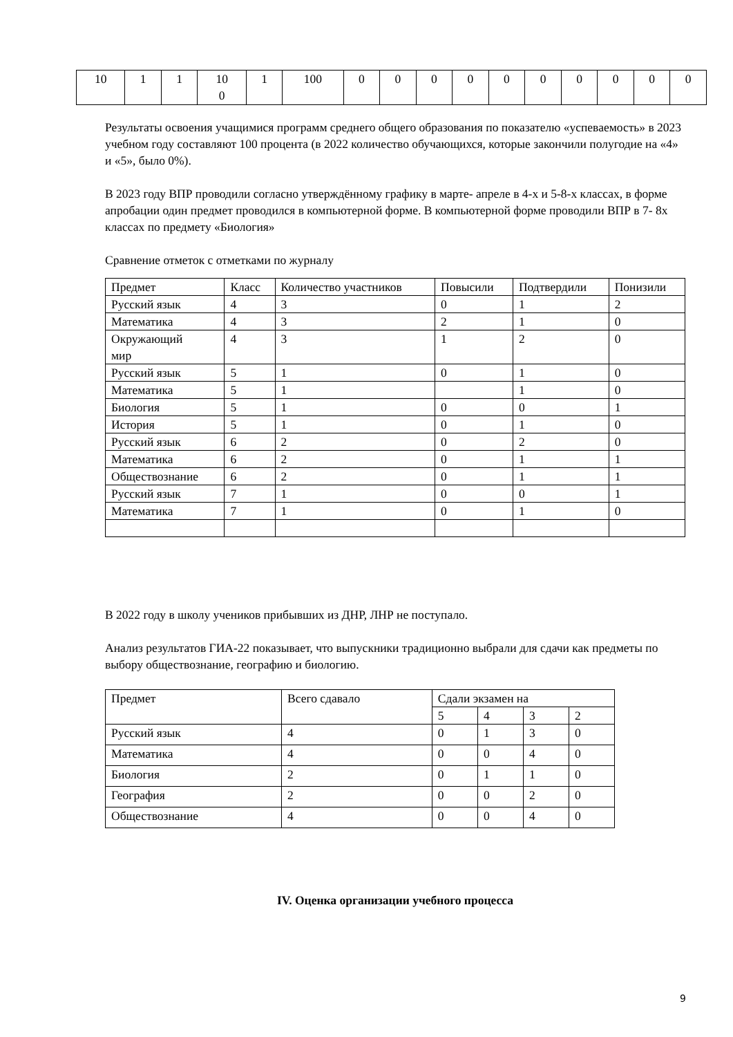| 10 | 1 | 1 | 10 0 | 1 | 100 | 0 | 0 | 0 | 0 | 0 | 0 | 0 | 0 | 0 | 0 |
Результаты освоения учащимися программ среднего общего образования по показателю «успеваемость» в 2023 учебном году составляют 100 процента (в 2022 количество обучающихся, которые закончили полугодие на «4» и «5», было 0%).
В 2023 году ВПР проводили согласно утверждённому графику в марте- апреле в 4-х и 5-8-х классах, в форме апробации один предмет проводился в компьютерной форме. В компьютерной форме проводили ВПР в 7- 8х классах по предмету «Биология»
Сравнение отметок с отметками по журналу
| Предмет | Класс | Количество участников | Повысили | Подтвердили | Понизили |
| --- | --- | --- | --- | --- | --- |
| Русский язык | 4 | 3 | 0 | 1 | 2 |
| Математика | 4 | 3 | 2 | 1 | 0 |
| Окружающий мир | 4 | 3 | 1 | 2 | 0 |
| Русский язык | 5 | 1 | 0 | 1 | 0 |
| Математика | 5 | 1 | | 1 | 0 |
| Биология | 5 | 1 | 0 | 0 | 1 |
| История | 5 | 1 | 0 | 1 | 0 |
| Русский язык | 6 | 2 | 0 | 2 | 0 |
| Математика | 6 | 2 | 0 | 1 | 1 |
| Обществознание | 6 | 2 | 0 | 1 | 1 |
| Русский язык | 7 | 1 | 0 | 0 | 1 |
| Математика | 7 | 1 | 0 | 1 | 0 |
В 2022 году в школу учеников прибывших из ДНР, ЛНР не поступало.
Анализ результатов ГИА-22 показывает, что выпускники традиционно выбрали для сдачи как предметы по выбору обществознание, географию и биологию.
| Предмет | Всего сдавало | Сдали экзамен на | | | |
| --- | --- | --- | --- | --- | --- |
| | | 5 | 4 | 3 | 2 |
| Русский язык | 4 | 0 | 1 | 3 | 0 |
| Математика | 4 | 0 | 0 | 4 | 0 |
| Биология | 2 | 0 | 1 | 1 | 0 |
| География | 2 | 0 | 0 | 2 | 0 |
| Обществознание | 4 | 0 | 0 | 4 | 0 |
IV. Оценка организации учебного процесса
9